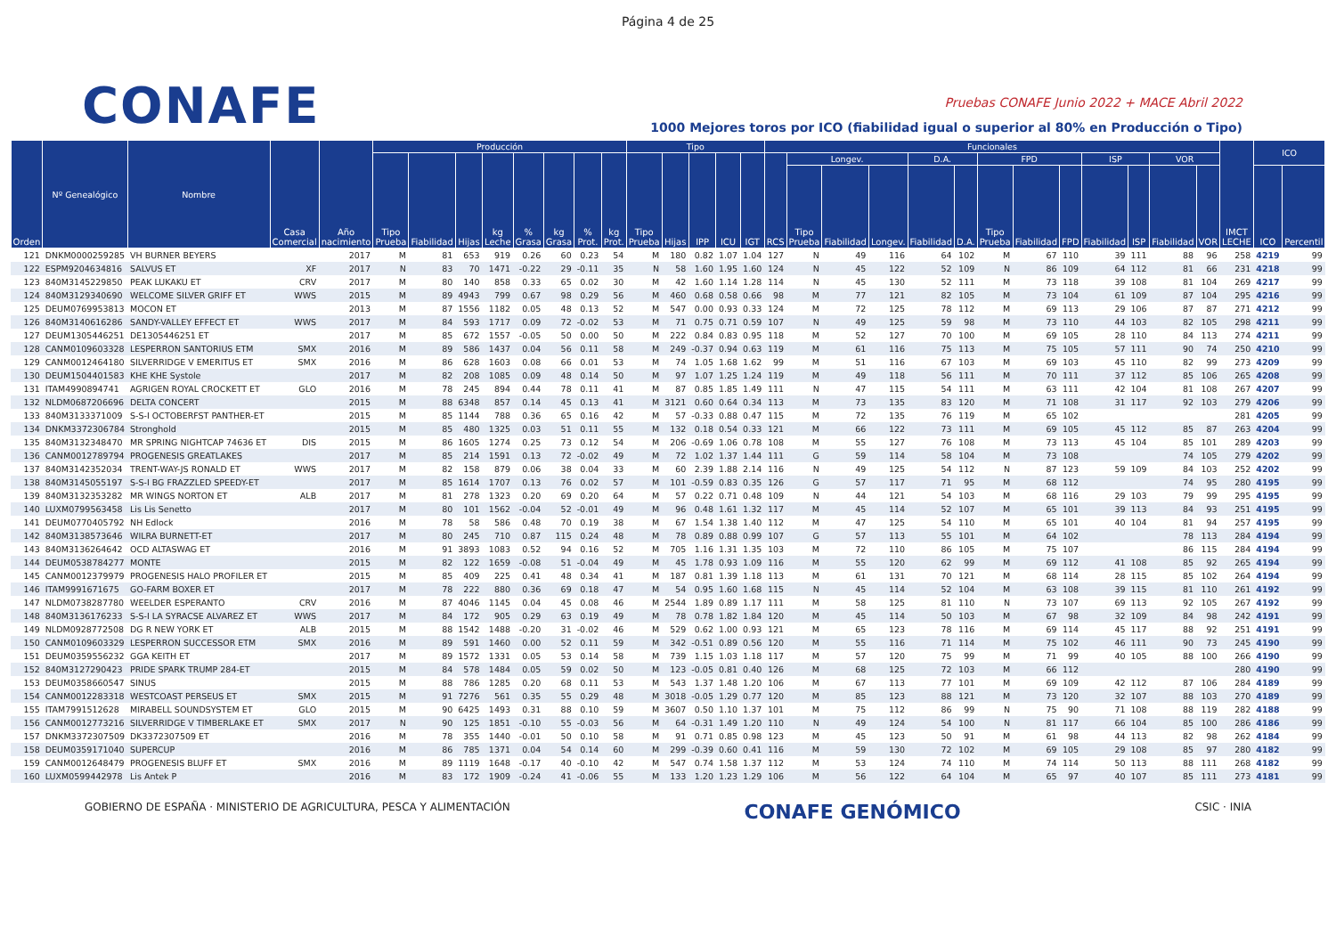Página 4 de 25
CONAFE
Pruebas CONAFE Junio 2022 + MACE Abril 2022
1000 Mejores toros por ICO (fiabilidad igual o superior al 80% en Producción o Tipo)
| Orden | Nº Genealógico | Nombre | Casa Comercial | Año nacimiento | Producción | | | | | | | | Tipo | | | | | Funcionales | | | | | | | | | | | | | IMCT LECHE | ICO | |
| --- | --- | --- | --- | --- | --- | --- | --- | --- | --- | --- | --- | --- | --- | --- | --- | --- | --- | --- | --- | --- | --- | --- | --- | --- | --- | --- | --- | --- | --- | --- | --- | --- | --- |
| | | | | | Tipo Prueba | Fiabilidad | Hijas | kg Leche | % Grasa | kg Grasa | % Prot. | kg Prot. | Tipo Prueba | Hijas | IPP | ICU | IGT | RCS | Longev. | | | D.A. | | FPD | | | ISP | | VOR | | | | |
| | | | | | | | | | | | | | | | | | | | Tipo Prueba | Fiabilidad | Longev. | Fiabilidad | D.A. | Tipo Prueba | Fiabilidad | FPD | Fiabilidad | ISP | Fiabilidad | VOR | | ICO | Percentil |
| 121 | DNKM0000259285 | VH BURNER BEYERS | | 2017 | M | 81 | 653 | 919 | 0.26 | 60 | 0.23 | 54 | M | 180 | 0.82 | 1.07 | 1.04 | 127 | N | 49 | 116 | 64 | 102 | M | 67 | 110 | 39 | 111 | 88 | 96 | 258 | 4219 | 99 |
| 122 | ESPM9204634816 | SALVUS ET | XF | 2017 | N | 83 | 70 | 1471 | -0.22 | 29 | -0.11 | 35 | N | 58 | 1.60 | 1.95 | 1.60 | 124 | N | 45 | 122 | 52 | 109 | N | 86 | 109 | 64 | 112 | 81 | 66 | 231 | 4218 | 99 |
| 123 | 840M3145229850 | PEAK LUKAKU ET | CRV | 2017 | M | 80 | 140 | 858 | 0.33 | 65 | 0.02 | 30 | M | 42 | 1.60 | 1.14 | 1.28 | 114 | N | 45 | 130 | 52 | 111 | M | 73 | 118 | 39 | 108 | 81 | 104 | 269 | 4217 | 99 |
| 124 | 840M3129340690 | WELCOME SILVER GRIFF ET | WWS | 2015 | M | 89 | 4943 | 799 | 0.67 | 98 | 0.29 | 56 | M | 460 | 0.68 | 0.58 | 0.66 | 98 | M | 77 | 121 | 82 | 105 | M | 73 | 104 | 61 | 109 | 87 | 104 | 295 | 4216 | 99 |
| 125 | DEUM0769953813 | MOCON ET | | 2013 | M | 87 | 1556 | 1182 | 0.05 | 48 | 0.13 | 52 | M | 547 | 0.00 | 0.93 | 0.33 | 124 | M | 72 | 125 | 78 | 112 | M | 69 | 113 | 29 | 106 | 87 | 87 | 271 | 4212 | 99 |
| 126 | 840M3140616286 | SANDY-VALLEY EFFECT ET | WWS | 2017 | M | 84 | 593 | 1717 | 0.09 | 72 | -0.02 | 53 | M | 71 | 0.75 | 0.71 | 0.59 | 107 | N | 49 | 125 | 59 | 98 | M | 73 | 110 | 44 | 103 | 82 | 105 | 298 | 4211 | 99 |
| 127 | DEUM1305446251 | DE1305446251 ET | | 2017 | M | 85 | 672 | 1557 | -0.05 | 50 | 0.00 | 50 | M | 222 | 0.84 | 0.83 | 0.95 | 118 | M | 52 | 127 | 70 | 100 | M | 69 | 105 | 28 | 110 | 84 | 113 | 274 | 4211 | 99 |
| 128 | CANM0109603328 | LESPERRON SANTORIUS ETM | SMX | 2016 | M | 89 | 586 | 1437 | 0.04 | 56 | 0.11 | 58 | M | 249 | -0.37 | 0.94 | 0.63 | 119 | M | 61 | 116 | 75 | 113 | M | 75 | 105 | 57 | 111 | 90 | 74 | 250 | 4210 | 99 |
| 129 | CANM0012464180 | SILVERRIDGE V EMERITUS ET | SMX | 2016 | M | 86 | 628 | 1603 | 0.08 | 66 | 0.01 | 53 | M | 74 | 1.05 | 1.68 | 1.62 | 99 | M | 51 | 116 | 67 | 103 | M | 69 | 103 | 45 | 110 | 82 | 99 | 273 | 4209 | 99 |
| 130 | DEUM1504401583 | KHE KHE Systole | | 2017 | M | 82 | 208 | 1085 | 0.09 | 48 | 0.14 | 50 | M | 97 | 1.07 | 1.25 | 1.24 | 119 | M | 49 | 118 | 56 | 111 | M | 70 | 111 | 37 | 112 | 85 | 106 | 265 | 4208 | 99 |
| 131 | ITAM4990894741 | AGRIGEN ROYAL CROCKETT ET | GLO | 2016 | M | 78 | 245 | 894 | 0.44 | 78 | 0.11 | 41 | M | 87 | 0.85 | 1.85 | 1.49 | 111 | N | 47 | 115 | 54 | 111 | M | 63 | 111 | 42 | 104 | 81 | 108 | 267 | 4207 | 99 |
| 132 | NLDM0687206696 | DELTA CONCERT | | 2015 | M | 88 | 6348 | 857 | 0.14 | 45 | 0.13 | 41 | M | 3121 | 0.60 | 0.64 | 0.34 | 113 | M | 73 | 135 | 83 | 120 | M | 71 | 108 | 31 | 117 | 92 | 103 | 279 | 4206 | 99 |
| 133 | 840M3133371009 | S-S-I OCTOBERFST PANTHER-ET | | 2015 | M | 85 | 1144 | 788 | 0.36 | 65 | 0.16 | 42 | M | 57 | -0.33 | 0.88 | 0.47 | 115 | M | 72 | 135 | 76 | 119 | M | 65 | 102 | | | | | 281 | 4205 | 99 |
| 134 | DNKM3372306784 | Stronghold | | 2015 | M | 85 | 480 | 1325 | 0.03 | 51 | 0.11 | 55 | M | 132 | 0.18 | 0.54 | 0.33 | 121 | M | 66 | 122 | 73 | 111 | M | 69 | 105 | 45 | 112 | 85 | 87 | 263 | 4204 | 99 |
| 135 | 840M3132348470 | MR SPRING NIGHTCAP 74636 ET | DIS | 2015 | M | 86 | 1605 | 1274 | 0.25 | 73 | 0.12 | 54 | M | 206 | -0.69 | 1.06 | 0.78 | 108 | M | 55 | 127 | 76 | 108 | M | 73 | 113 | 45 | 104 | 85 | 101 | 289 | 4203 | 99 |
| 136 | CANM0012789794 | PROGENESIS GREATLAKES | | 2017 | M | 85 | 214 | 1591 | 0.13 | 72 | -0.02 | 49 | M | 72 | 1.02 | 1.37 | 1.44 | 111 | G | 59 | 114 | 58 | 104 | M | 73 | 108 | | | 74 | 105 | 279 | 4202 | 99 |
| 137 | 840M3142352034 | TRENT-WAY-JS RONALD ET | WWS | 2017 | M | 82 | 158 | 879 | 0.06 | 38 | 0.04 | 33 | M | 60 | 2.39 | 1.88 | 2.14 | 116 | N | 49 | 125 | 54 | 112 | N | 87 | 123 | 59 | 109 | 84 | 103 | 252 | 4202 | 99 |
| 138 | 840M3145055197 | S-S-I BG FRAZZLED SPEEDY-ET | | 2017 | M | 85 | 1614 | 1707 | 0.13 | 76 | 0.02 | 57 | M | 101 | -0.59 | 0.83 | 0.35 | 126 | G | 57 | 117 | 71 | 95 | M | 68 | 112 | | | 74 | 95 | 280 | 4195 | 99 |
| 139 | 840M3132353282 | MR WINGS NORTON ET | ALB | 2017 | M | 81 | 278 | 1323 | 0.20 | 69 | 0.20 | 64 | M | 57 | 0.22 | 0.71 | 0.48 | 109 | N | 44 | 121 | 54 | 103 | M | 68 | 116 | 29 | 103 | 79 | 99 | 295 | 4195 | 99 |
| 140 | LUXM0799563458 | Lis Lis Senetto | | 2017 | M | 80 | 101 | 1562 | -0.04 | 52 | -0.01 | 49 | M | 96 | 0.48 | 1.61 | 1.32 | 117 | M | 45 | 114 | 52 | 107 | M | 65 | 101 | 39 | 113 | 84 | 93 | 251 | 4195 | 99 |
| 141 | DEUM0770405792 | NH Edlock | | 2016 | M | 78 | 58 | 586 | 0.48 | 70 | 0.19 | 38 | M | 67 | 1.54 | 1.38 | 1.40 | 112 | M | 47 | 125 | 54 | 110 | M | 65 | 101 | 40 | 104 | 81 | 94 | 257 | 4195 | 99 |
| 142 | 840M3138573646 | WILRA BURNETT-ET | | 2017 | M | 80 | 245 | 710 | 0.87 | 115 | 0.24 | 48 | M | 78 | 0.89 | 0.88 | 0.99 | 107 | G | 57 | 113 | 55 | 101 | M | 64 | 102 | | | 78 | 113 | 284 | 4194 | 99 |
| 143 | 840M3136264642 | OCD ALTASWAG ET | | 2016 | M | 91 | 3893 | 1083 | 0.52 | 94 | 0.16 | 52 | M | 705 | 1.16 | 1.31 | 1.35 | 103 | M | 72 | 110 | 86 | 105 | M | 75 | 107 | | | 86 | 115 | 284 | 4194 | 99 |
| 144 | DEUM0538784277 | MONTE | | 2015 | M | 82 | 122 | 1659 | -0.08 | 51 | -0.04 | 49 | M | 45 | 1.78 | 0.93 | 1.09 | 116 | M | 55 | 120 | 62 | 99 | M | 69 | 112 | 41 | 108 | 85 | 92 | 265 | 4194 | 99 |
| 145 | CANM0012379979 | PROGENESIS HALO PROFILER ET | | 2015 | M | 85 | 409 | 225 | 0.41 | 48 | 0.34 | 41 | M | 187 | 0.81 | 1.39 | 1.18 | 113 | M | 61 | 131 | 70 | 121 | M | 68 | 114 | 28 | 115 | 85 | 102 | 264 | 4194 | 99 |
| 146 | ITAM9991671675 | GO-FARM BOXER ET | | 2017 | M | 78 | 222 | 880 | 0.36 | 69 | 0.18 | 47 | M | 54 | 0.95 | 1.60 | 1.68 | 115 | N | 45 | 114 | 52 | 104 | M | 63 | 108 | 39 | 115 | 81 | 110 | 261 | 4192 | 99 |
| 147 | NLDM0738287780 | WEELDER ESPERANTO | CRV | 2016 | M | 87 | 4046 | 1145 | 0.04 | 45 | 0.08 | 46 | M | 2544 | 1.89 | 0.89 | 1.17 | 111 | M | 58 | 125 | 81 | 110 | N | 73 | 107 | 69 | 113 | 92 | 105 | 267 | 4192 | 99 |
| 148 | 840M3136176233 | S-S-I LA SYRACSE ALVAREZ ET | WWS | 2017 | M | 84 | 172 | 905 | 0.29 | 63 | 0.19 | 49 | M | 78 | 0.78 | 1.82 | 1.84 | 120 | M | 45 | 114 | 50 | 103 | M | 67 | 98 | 32 | 109 | 84 | 98 | 242 | 4191 | 99 |
| 149 | NLDM0928772508 | DG R NEW YORK ET | ALB | 2015 | M | 88 | 1542 | 1488 | -0.20 | 31 | -0.02 | 46 | M | 529 | 0.62 | 1.00 | 0.93 | 121 | M | 65 | 123 | 78 | 116 | M | 69 | 114 | 45 | 117 | 88 | 92 | 251 | 4191 | 99 |
| 150 | CANM0109603329 | LESPERRON SUCCESSOR ETM | SMX | 2016 | M | 89 | 591 | 1460 | 0.00 | 52 | 0.11 | 59 | M | 342 | -0.51 | 0.89 | 0.56 | 120 | M | 55 | 116 | 71 | 114 | M | 75 | 102 | 46 | 111 | 90 | 73 | 245 | 4190 | 99 |
| 151 | DEUM0359556232 | GGA KEITH ET | | 2017 | M | 89 | 1572 | 1331 | 0.05 | 53 | 0.14 | 58 | M | 739 | 1.15 | 1.03 | 1.18 | 117 | M | 57 | 120 | 75 | 99 | M | 71 | 99 | 40 | 105 | 88 | 100 | 266 | 4190 | 99 |
| 152 | 840M3127290423 | PRIDE SPARK TRUMP 284-ET | | 2015 | M | 84 | 578 | 1484 | 0.05 | 59 | 0.02 | 50 | M | 123 | -0.05 | 0.81 | 0.40 | 126 | M | 68 | 125 | 72 | 103 | M | 66 | 112 | | | | | 280 | 4190 | 99 |
| 153 | DEUM0358660547 | SINUS | | 2015 | M | 88 | 786 | 1285 | 0.20 | 68 | 0.11 | 53 | M | 543 | 1.37 | 1.48 | 1.20 | 106 | M | 67 | 113 | 77 | 101 | M | 69 | 109 | 42 | 112 | 87 | 106 | 284 | 4189 | 99 |
| 154 | CANM0012283318 | WESTCOAST PERSEUS ET | SMX | 2015 | M | 91 | 7276 | 561 | 0.35 | 55 | 0.29 | 48 | M | 3018 | -0.05 | 1.29 | 0.77 | 120 | M | 85 | 123 | 88 | 121 | M | 73 | 120 | 32 | 107 | 88 | 103 | 270 | 4189 | 99 |
| 155 | ITAM7991512628 | MIRABELL SOUNDSYSTEM ET | GLO | 2015 | M | 90 | 6425 | 1493 | 0.31 | 88 | 0.10 | 59 | M | 3607 | 0.50 | 1.10 | 1.37 | 101 | M | 75 | 112 | 86 | 99 | N | 75 | 90 | 71 | 108 | 88 | 119 | 282 | 4188 | 99 |
| 156 | CANM0012773216 | SILVERRIDGE V TIMBERLAKE ET | SMX | 2017 | N | 90 | 125 | 1851 | -0.10 | 55 | -0.03 | 56 | M | 64 | -0.31 | 1.49 | 1.20 | 110 | N | 49 | 124 | 54 | 100 | N | 81 | 117 | 66 | 104 | 85 | 100 | 286 | 4186 | 99 |
| 157 | DNKM3372307509 | DK3372307509 ET | | 2016 | M | 78 | 355 | 1440 | -0.01 | 50 | 0.10 | 58 | M | 91 | 0.71 | 0.85 | 0.98 | 123 | M | 45 | 123 | 50 | 91 | M | 61 | 98 | 44 | 113 | 82 | 98 | 262 | 4184 | 99 |
| 158 | DEUM0359171040 | SUPERCUP | | 2016 | M | 86 | 785 | 1371 | 0.04 | 54 | 0.14 | 60 | M | 299 | -0.39 | 0.60 | 0.41 | 116 | M | 59 | 130 | 72 | 102 | M | 69 | 105 | 29 | 108 | 85 | 97 | 280 | 4182 | 99 |
| 159 | CANM0012648479 | PROGENESIS BLUFF ET | SMX | 2016 | M | 89 | 1119 | 1648 | -0.17 | 40 | -0.10 | 42 | M | 547 | 0.74 | 1.58 | 1.37 | 112 | M | 53 | 124 | 74 | 110 | M | 74 | 114 | 50 | 113 | 88 | 111 | 268 | 4182 | 99 |
| 160 | LUXM0599442978 | Lis Antek P | | 2016 | M | 83 | 172 | 1909 | -0.24 | 41 | -0.06 | 55 | M | 133 | 1.20 | 1.23 | 1.29 | 106 | M | 56 | 122 | 64 | 104 | M | 65 | 97 | 40 | 107 | 85 | 111 | 273 | 4181 | 99 |
GOBIERNO DE ESPAÑA · MINISTERIO DE AGRICULTURA, PESCA Y ALIMENTACIÓN
CONAFE GENÓMICO
CSIC · INIA